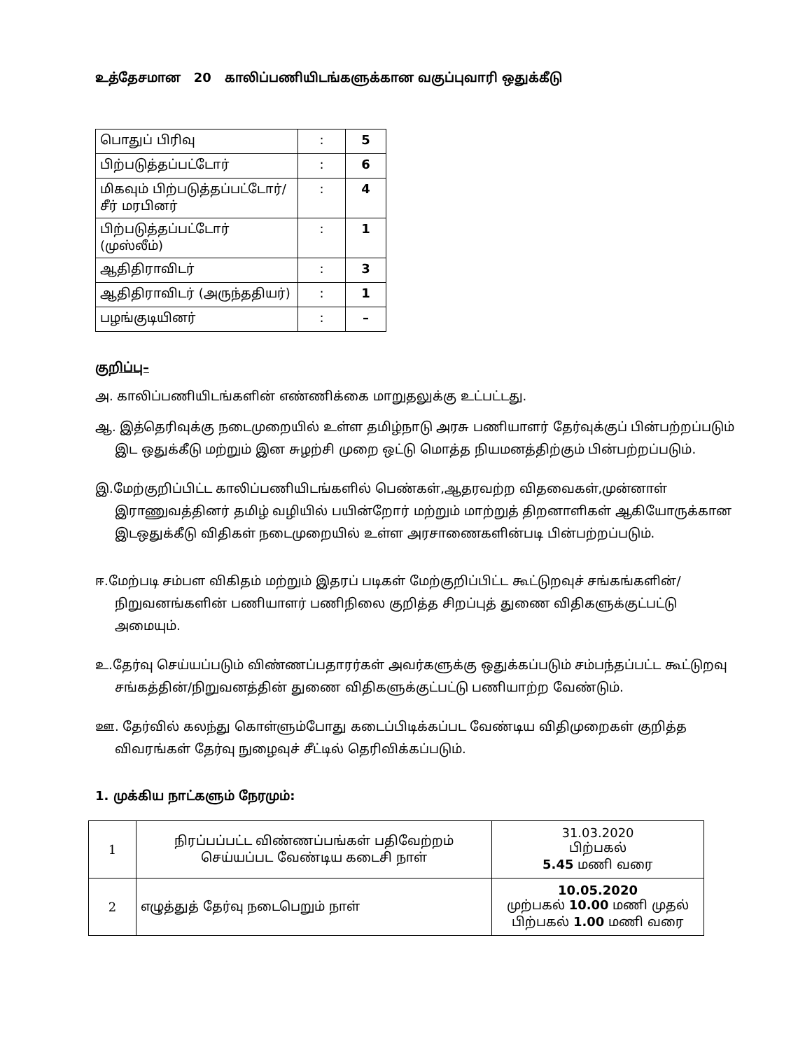உத்தேசமான 20 காலிப்பணியிடங்களுக்கான வகுப்புவாரி ஒதுக்கீடு
| பொதுப் பிரிவு | : | 5 |
| பிற்படுத்தப்பட்டோர் | : | 6 |
| மிகவும் பிற்படுத்தப்பட்டோர்/ சீர் மரபினர் | : | 4 |
| பிற்படுத்தப்பட்டோர் (முஸ்லீம்) | : | 1 |
| ஆதிதிராவிடர் | : | 3 |
| ஆதிதிராவிடர் (அருந்ததியர்) | : | 1 |
| பழங்குடியினர் | : | – |
குறிப்பு–
அ. காலிப்பணியிடங்களின் எண்ணிக்கை மாறுதலுக்கு உட்பட்டது.
ஆ. இத்தெரிவுக்கு நடைமுறையில் உள்ள தமிழ்நாடு அரசு பணியாளர் தேர்வுக்குப் பின்பற்றப்படும் இட ஒதுக்கீடு மற்றும் இன சுழற்சி முறை ஒட்டு மொத்த நியமனத்திற்கும் பின்பற்றப்படும்.
இ.மேற்குறிப்பிட்ட காலிப்பணியிடங்களில் பெண்கள்,ஆதரவற்ற விதவைகள்,முன்னாள் இராணுவத்தினர் தமிழ் வழியில் பயின்றோர் மற்றும் மாற்றுத் திறனாளிகள் ஆகியோருக்கான இடஒதுக்கீடு விதிகள் நடைமுறையில் உள்ள அரசாணைகளின்படி பின்பற்றப்படும்.
ஈ.மேற்படி சம்பள விகிதம் மற்றும் இதரப் படிகள் மேற்குறிப்பிட்ட கூட்டுறவுச் சங்கங்களின்/நிறுவனங்களின் பணியாளர் பணிநிலை குறித்த சிறப்புத் துணை விதிகளுக்குட்பட்டு அமையும்.
உ.தேர்வு செய்யப்படும் விண்ணப்பதாரர்கள் அவர்களுக்கு ஒதுக்கப்படும் சம்பந்தப்பட்ட கூட்டுறவு சங்கத்தின்/நிறுவனத்தின் துணை விதிகளுக்குட்பட்டு பணியாற்ற வேண்டும்.
ஊ. தேர்வில் கலந்து கொள்ளும்போது கடைப்பிடிக்கப்பட வேண்டிய விதிமுறைகள் குறித்த விவரங்கள் தேர்வு நுழைவுச் சீட்டில் தெரிவிக்கப்படும்.
1. முக்கிய நாட்களும் நேரமும்:
| 1 | நிரப்பப்பட்ட விண்ணப்பங்கள் பதிவேற்றம் செய்யப்பட வேண்டிய கடைசி நாள் | 31.03.2020 பிற்பகல் 5.45 மணி வரை |
| 2 | எழுத்துத் தேர்வு நடைபெறும் நாள் | 10.05.2020 முற்பகல் 10.00 மணி முதல் பிற்பகல் 1.00 மணி வரை |